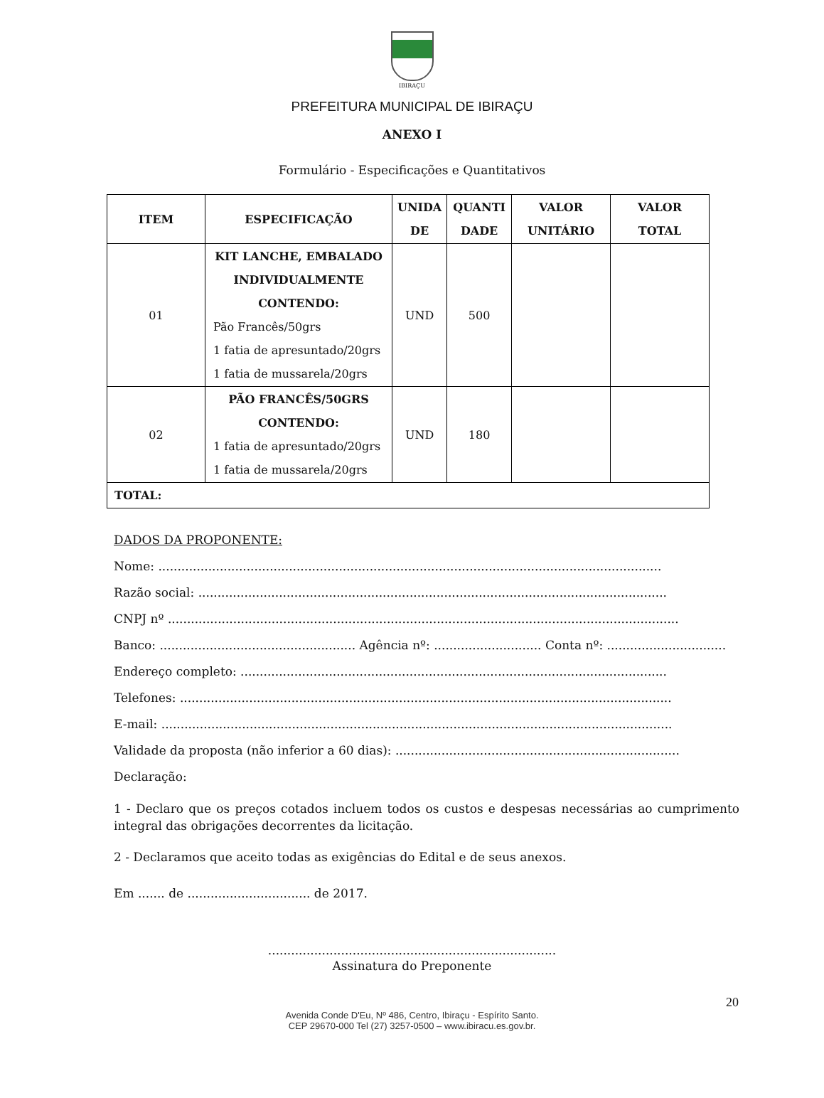IBIRAÇU
PREFEITURA MUNICIPAL DE IBIRAÇU
ANEXO I
Formulário - Especificações e Quantitativos
| ITEM | ESPECIFICAÇÃO | UNIDA DE | QUANTI DADE | VALOR UNITÁRIO | VALOR TOTAL |
| --- | --- | --- | --- | --- | --- |
| 01 | KIT LANCHE, EMBALADO INDIVIDUALMENTE CONTENDO: Pão Francês/50grs 1 fatia de apresuntado/20grs 1 fatia de mussarela/20grs | UND | 500 | | |
| 02 | PÃO FRANCÊS/50GRS CONTENDO: 1 fatia de apresuntado/20grs 1 fatia de mussarela/20grs | UND | 180 | | |
| TOTAL: | | | | | |
DADOS DA PROPONENTE:
Nome: ...................................................................................................................................
Razão social: ..........................................................................................................................
CNPJ nº .....................................................................................................................................
Banco: ................................................... Agência nº: ............................ Conta nº: ...............................
Endereço completo: ...............................................................................................................
Telefones: ................................................................................................................................
E-mail: .....................................................................................................................................
Validade da proposta (não inferior a 60 dias): ..........................................................................
Declaração:
1 - Declaro que os preços cotados incluem todos os custos e despesas necessárias ao cumprimento integral das obrigações decorrentes da licitação.
2 - Declaramos que aceito todas as exigências do Edital e de seus anexos.
Em ....... de ................................ de 2017.
...........................................................................
Assinatura do Preponente
20
Avenida Conde D'Eu, Nº 486, Centro, Ibiraçu - Espírito Santo.
CEP 29670-000 Tel (27) 3257-0500 – www.ibiracu.es.gov.br.